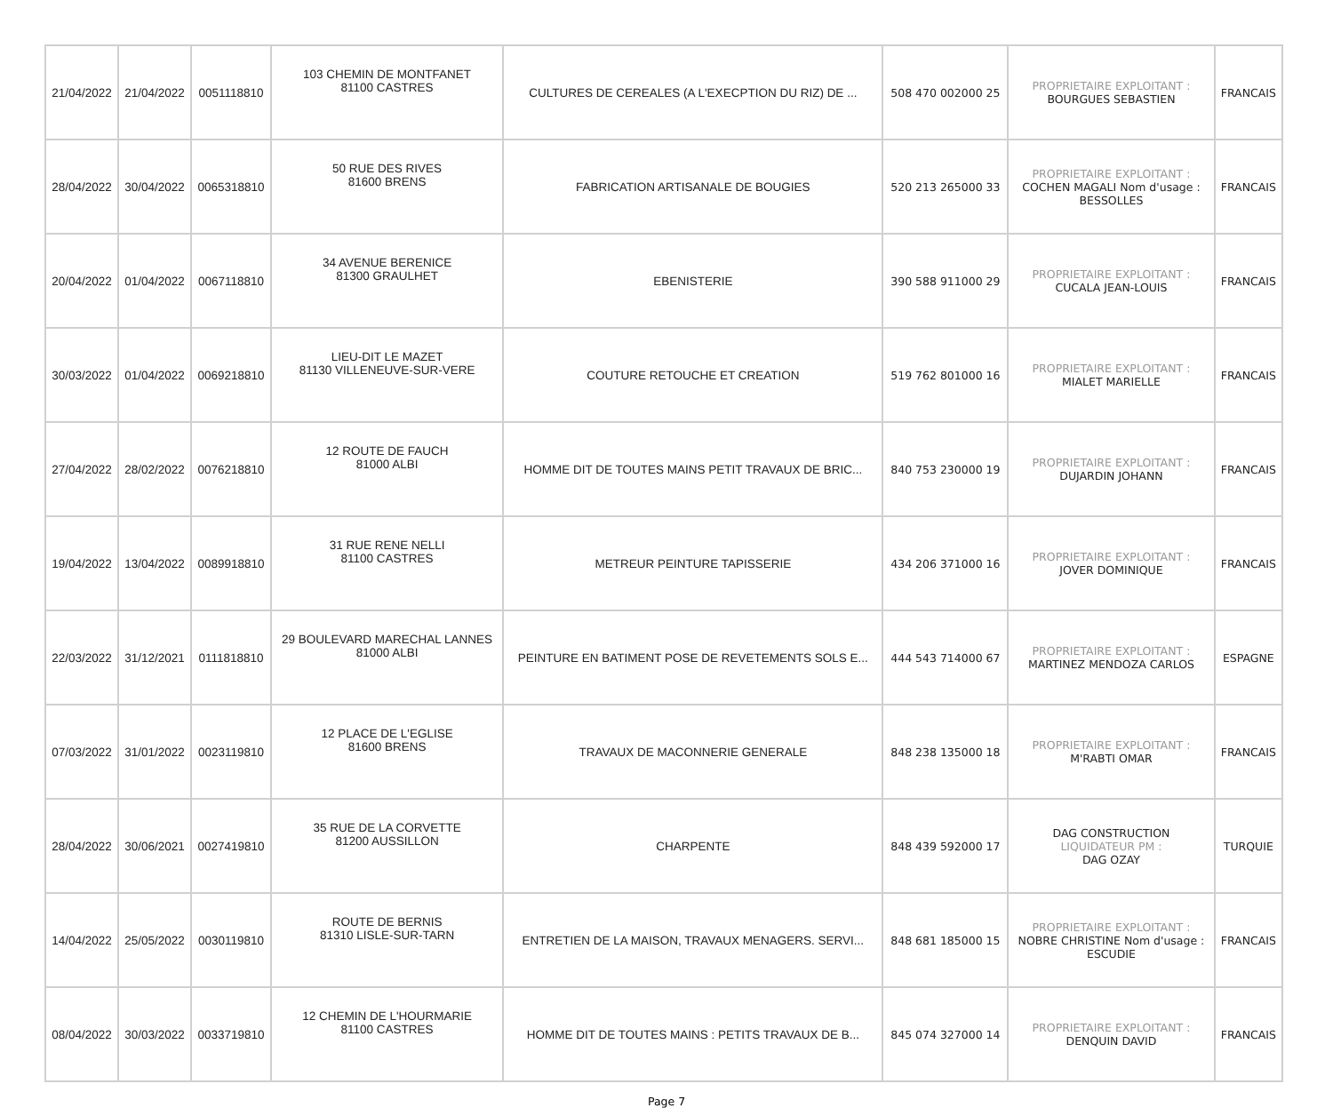| 21/04/2022 | 21/04/2022 | 0051118810 | 103 CHEMIN DE MONTFANET 81100 CASTRES | CULTURES DE CEREALES (A L'EXECPTION DU RIZ) DE ... | 508 470 002000 25 | PROPRIETAIRE EXPLOITANT : BOURGUES SEBASTIEN | FRANCAIS |
| 28/04/2022 | 30/04/2022 | 0065318810 | 50 RUE DES RIVES 81600 BRENS | FABRICATION ARTISANALE DE BOUGIES | 520 213 265000 33 | PROPRIETAIRE EXPLOITANT : COCHEN MAGALI Nom d'usage : BESSOLLES | FRANCAIS |
| 20/04/2022 | 01/04/2022 | 0067118810 | 34 AVENUE BERENICE 81300 GRAULHET | EBENISTERIE | 390 588 911000 29 | PROPRIETAIRE EXPLOITANT : CUCALA JEAN-LOUIS | FRANCAIS |
| 30/03/2022 | 01/04/2022 | 0069218810 | LIEU-DIT LE MAZET 81130 VILLENEUVE-SUR-VERE | COUTURE RETOUCHE ET CREATION | 519 762 801000 16 | PROPRIETAIRE EXPLOITANT : MIALET MARIELLE | FRANCAIS |
| 27/04/2022 | 28/02/2022 | 0076218810 | 12 ROUTE DE FAUCH 81000 ALBI | HOMME DIT DE TOUTES MAINS PETIT TRAVAUX DE BRIC... | 840 753 230000 19 | PROPRIETAIRE EXPLOITANT : DUJARDIN JOHANN | FRANCAIS |
| 19/04/2022 | 13/04/2022 | 0089918810 | 31 RUE RENE NELLI 81100 CASTRES | METREUR PEINTURE TAPISSERIE | 434 206 371000 16 | PROPRIETAIRE EXPLOITANT : JOVER DOMINIQUE | FRANCAIS |
| 22/03/2022 | 31/12/2021 | 0111818810 | 29 BOULEVARD MARECHAL LANNES 81000 ALBI | PEINTURE EN BATIMENT POSE DE REVETEMENTS SOLS E... | 444 543 714000 67 | PROPRIETAIRE EXPLOITANT : MARTINEZ MENDOZA CARLOS | ESPAGNE |
| 07/03/2022 | 31/01/2022 | 0023119810 | 12 PLACE DE L'EGLISE 81600 BRENS | TRAVAUX DE MACONNERIE GENERALE | 848 238 135000 18 | PROPRIETAIRE EXPLOITANT : M'RABTI OMAR | FRANCAIS |
| 28/04/2022 | 30/06/2021 | 0027419810 | 35 RUE DE LA CORVETTE 81200 AUSSILLON | CHARPENTE | 848 439 592000 17 | DAG CONSTRUCTION LIQUIDATEUR PM : DAG OZAY | TURQUIE |
| 14/04/2022 | 25/05/2022 | 0030119810 | ROUTE DE BERNIS 81310 LISLE-SUR-TARN | ENTRETIEN DE LA MAISON, TRAVAUX MENAGERS. SERVI... | 848 681 185000 15 | PROPRIETAIRE EXPLOITANT : NOBRE CHRISTINE Nom d'usage : ESCUDIE | FRANCAIS |
| 08/04/2022 | 30/03/2022 | 0033719810 | 12 CHEMIN DE L'HOURMARIE 81100 CASTRES | HOMME DIT DE TOUTES MAINS : PETITS TRAVAUX DE B... | 845 074 327000 14 | PROPRIETAIRE EXPLOITANT : DENQUIN DAVID | FRANCAIS |
Page 7